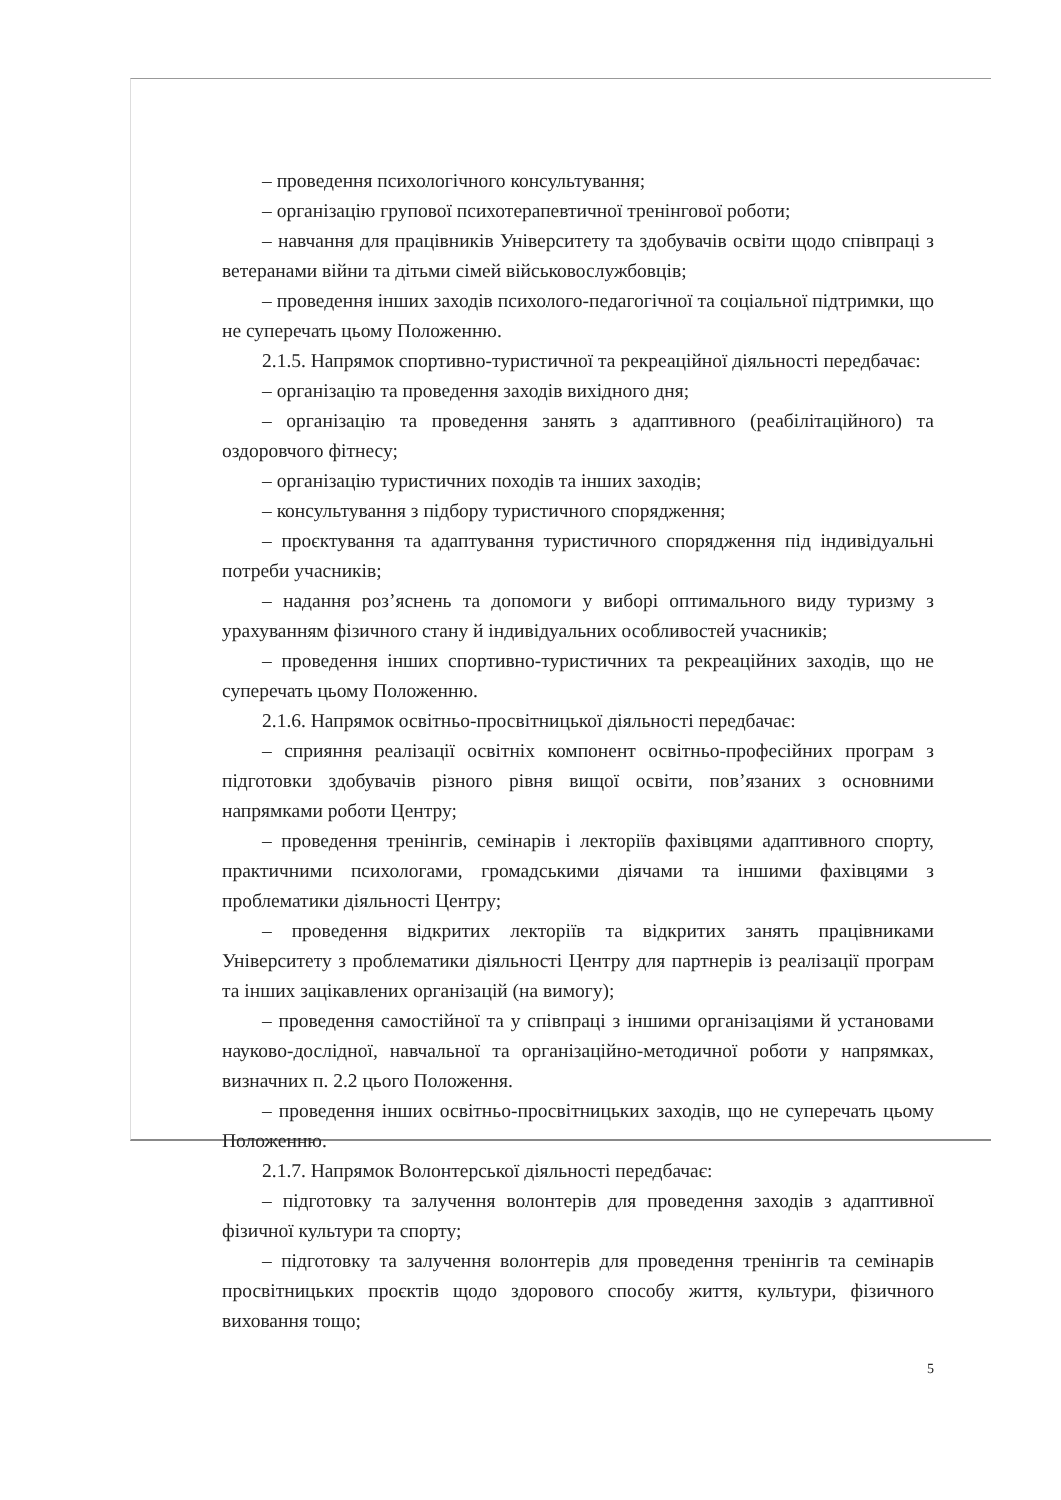– проведення психологічного консультування;
– організацію групової психотерапевтичної тренінгової роботи;
– навчання для працівників Університету та здобувачів освіти щодо співпраці з ветеранами війни та дітьми сімей військовослужбовців;
– проведення інших заходів психолого-педагогічної та соціальної підтримки, що не суперечать цьому Положенню.
2.1.5. Напрямок спортивно-туристичної та рекреаційної діяльності передбачає:
– організацію та проведення заходів вихідного дня;
– організацію та проведення занять з адаптивного (реабілітаційного) та оздоровчого фітнесу;
– організацію туристичних походів та інших заходів;
– консультування з підбору туристичного спорядження;
– проєктування та адаптування туристичного спорядження під індивідуальні потреби учасників;
– надання роз’яснень та допомоги у виборі оптимального виду туризму з урахуванням фізичного стану й індивідуальних особливостей учасників;
– проведення інших спортивно-туристичних та рекреаційних заходів, що не суперечать цьому Положенню.
2.1.6. Напрямок освітньо-просвітницької діяльності передбачає:
– сприяння реалізації освітніх компонент освітньо-професійних програм з підготовки здобувачів різного рівня вищої освіти, пов’язаних з основними напрямками роботи Центру;
– проведення тренінгів, семінарів і лекторіїв фахівцями адаптивного спорту, практичними психологами, громадськими діячами та іншими фахівцями з проблематики діяльності Центру;
– проведення відкритих лекторіїв та відкритих занять працівниками Університету з проблематики діяльності Центру для партнерів із реалізації програм та інших зацікавлених організацій (на вимогу);
– проведення самостійної та у співпраці з іншими організаціями й установами науково-дослідної, навчальної та організаційно-методичної роботи у напрямках, визначних п. 2.2 цього Положення.
– проведення інших освітньо-просвітницьких заходів, що не суперечать цьому Положенню.
2.1.7. Напрямок Волонтерської діяльності передбачає:
– підготовку та залучення волонтерів для проведення заходів з адаптивної фізичної культури та спорту;
– підготовку та залучення волонтерів для проведення тренінгів та семінарів просвітницьких проєктів щодо здорового способу життя, культури, фізичного виховання тощо;
5